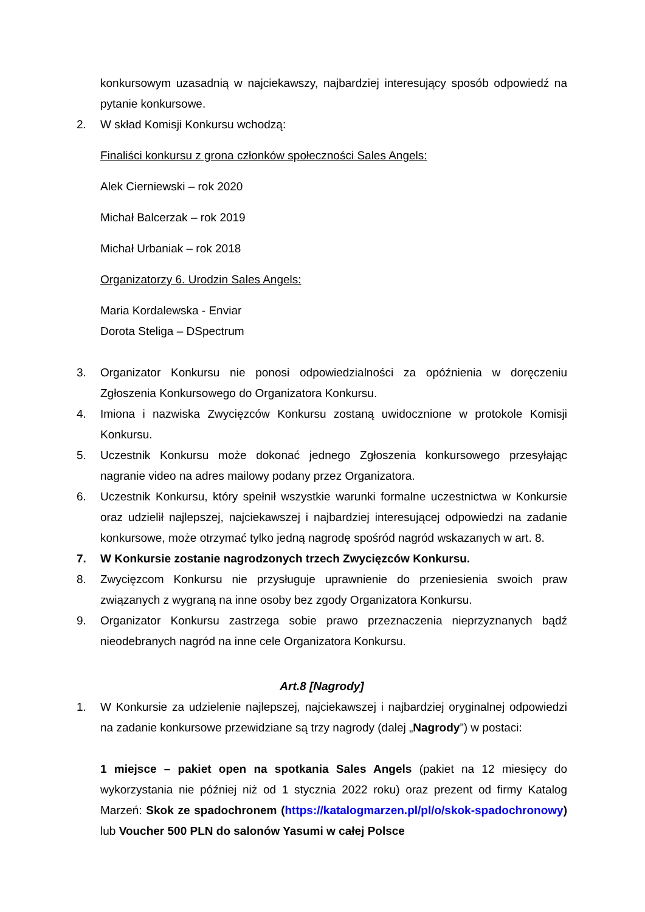konkursowym uzasadnią w najciekawszy, najbardziej interesujący sposób odpowiedź na pytanie konkursowe.
2. W skład Komisji Konkursu wchodzą:
Finaliści konkursu z grona członków społeczności Sales Angels:
Alek Cierniewski – rok 2020
Michał Balcerzak – rok 2019
Michał Urbaniak – rok 2018
Organizatorzy 6. Urodzin Sales Angels:
Maria Kordalewska - Enviar
Dorota Steliga – DSpectrum
3. Organizator Konkursu nie ponosi odpowiedzialności za opóźnienia w doręczeniu Zgłoszenia Konkursowego do Organizatora Konkursu.
4. Imiona i nazwiska Zwycięzców Konkursu zostaną uwidocznione w protokole Komisji Konkursu.
5. Uczestnik Konkursu może dokonać jednego Zgłoszenia konkursowego przesyłając nagranie video na adres mailowy podany przez Organizatora.
6. Uczestnik Konkursu, który spełnił wszystkie warunki formalne uczestnictwa w Konkursie oraz udzielił najlepszej, najciekawszej i najbardziej interesującej odpowiedzi na zadanie konkursowe, może otrzymać tylko jedną nagrodę spośród nagród wskazanych w art. 8.
7. W Konkursie zostanie nagrodzonych trzech Zwycięzców Konkursu.
8. Zwycięzcom Konkursu nie przysługuje uprawnienie do przeniesienia swoich praw związanych z wygraną na inne osoby bez zgody Organizatora Konkursu.
9. Organizator Konkursu zastrzega sobie prawo przeznaczenia nieprzyznanych bądź nieodebranych nagród na inne cele Organizatora Konkursu.
Art.8 [Nagrody]
1. W Konkursie za udzielenie najlepszej, najciekawszej i najbardziej oryginalnej odpowiedzi na zadanie konkursowe przewidziane są trzy nagrody (dalej „Nagrody”) w postaci:
1 miejsce – pakiet open na spotkania Sales Angels (pakiet na 12 miesięcy do wykorzystania nie później niż od 1 stycznia 2022 roku) oraz prezent od firmy Katalog Marzeń: Skok ze spadochronem (https://katalogmarzen.pl/pl/o/skok-spadochronowy) lub Voucher 500 PLN do salonów Yasumi w całej Polsce